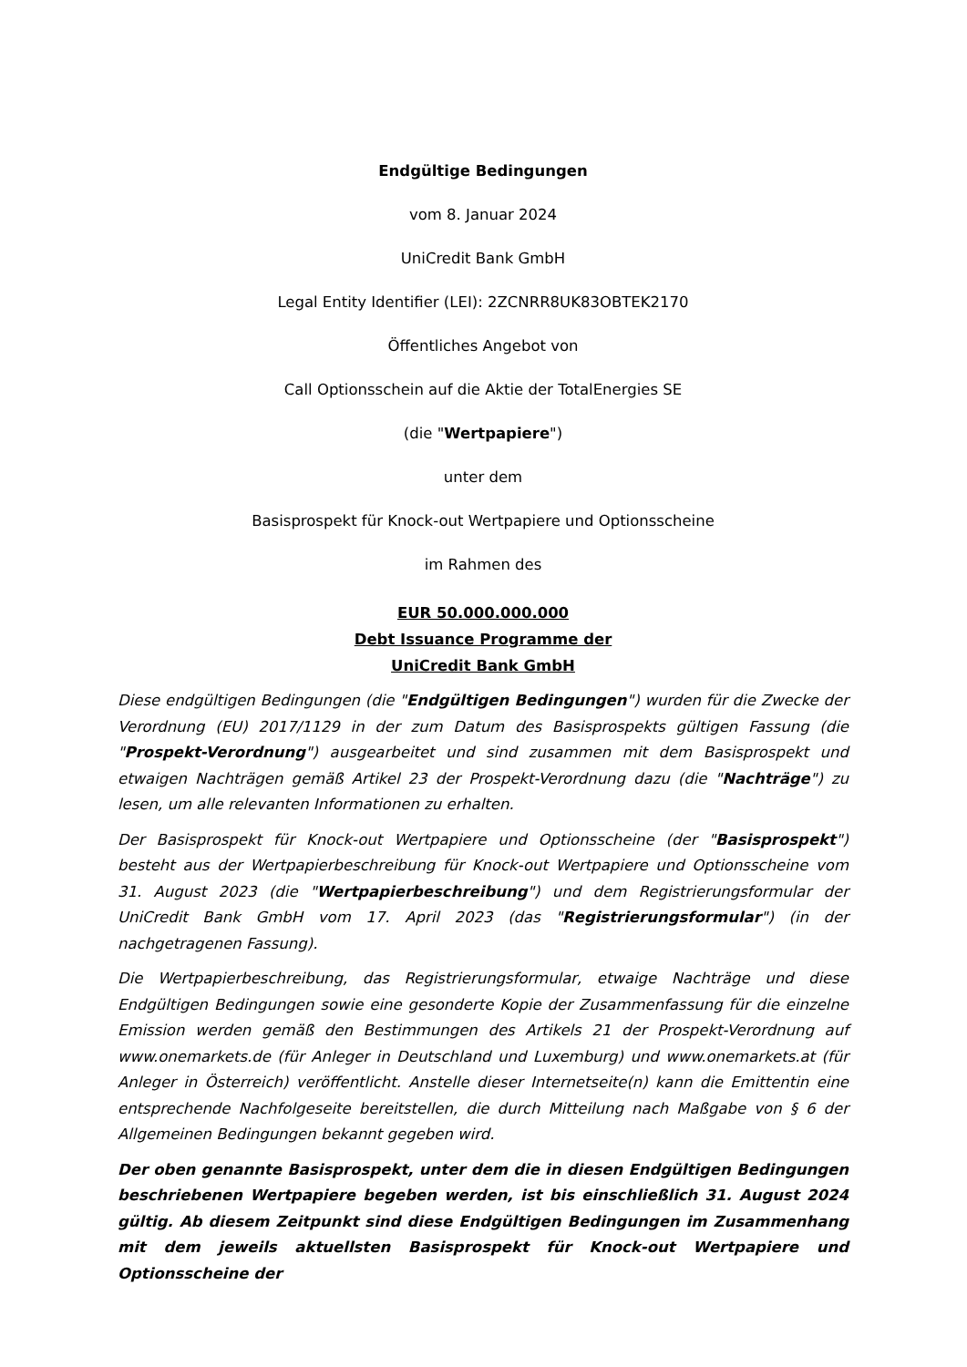Endgültige Bedingungen
vom 8. Januar 2024
UniCredit Bank GmbH
Legal Entity Identifier (LEI): 2ZCNRR8UK83OBTEK2170
Öffentliches Angebot von
Call Optionsschein auf die Aktie der TotalEnergies SE
(die "Wertpapiere")
unter dem
Basisprospekt für Knock-out Wertpapiere und Optionsscheine
im Rahmen des
EUR 50.000.000.000
Debt Issuance Programme der
UniCredit Bank GmbH
Diese endgültigen Bedingungen (die "Endgültigen Bedingungen") wurden für die Zwecke der Verordnung (EU) 2017/1129 in der zum Datum des Basisprospekts gültigen Fassung (die "Prospekt-Verordnung") ausgearbeitet und sind zusammen mit dem Basisprospekt und etwaigen Nachträgen gemäß Artikel 23 der Prospekt-Verordnung dazu (die "Nachträge") zu lesen, um alle relevanten Informationen zu erhalten.
Der Basisprospekt für Knock-out Wertpapiere und Optionsscheine (der "Basisprospekt") besteht aus der Wertpapierbeschreibung für Knock-out Wertpapiere und Optionsscheine vom 31. August 2023 (die "Wertpapierbeschreibung") und dem Registrierungsformular der UniCredit Bank GmbH vom 17. April 2023 (das "Registrierungsformular") (in der nachgetragenen Fassung).
Die Wertpapierbeschreibung, das Registrierungsformular, etwaige Nachträge und diese Endgültigen Bedingungen sowie eine gesonderte Kopie der Zusammenfassung für die einzelne Emission werden gemäß den Bestimmungen des Artikels 21 der Prospekt-Verordnung auf www.onemarkets.de (für Anleger in Deutschland und Luxemburg) und www.onemarkets.at (für Anleger in Österreich) veröffentlicht. Anstelle dieser Internetseite(n) kann die Emittentin eine entsprechende Nachfolgeseite bereitstellen, die durch Mitteilung nach Maßgabe von § 6 der Allgemeinen Bedingungen bekannt gegeben wird.
Der oben genannte Basisprospekt, unter dem die in diesen Endgültigen Bedingungen beschriebenen Wertpapiere begeben werden, ist bis einschließlich 31. August 2024 gültig. Ab diesem Zeitpunkt sind diese Endgültigen Bedingungen im Zusammenhang mit dem jeweils aktuellsten Basisprospekt für Knock-out Wertpapiere und Optionsscheine der